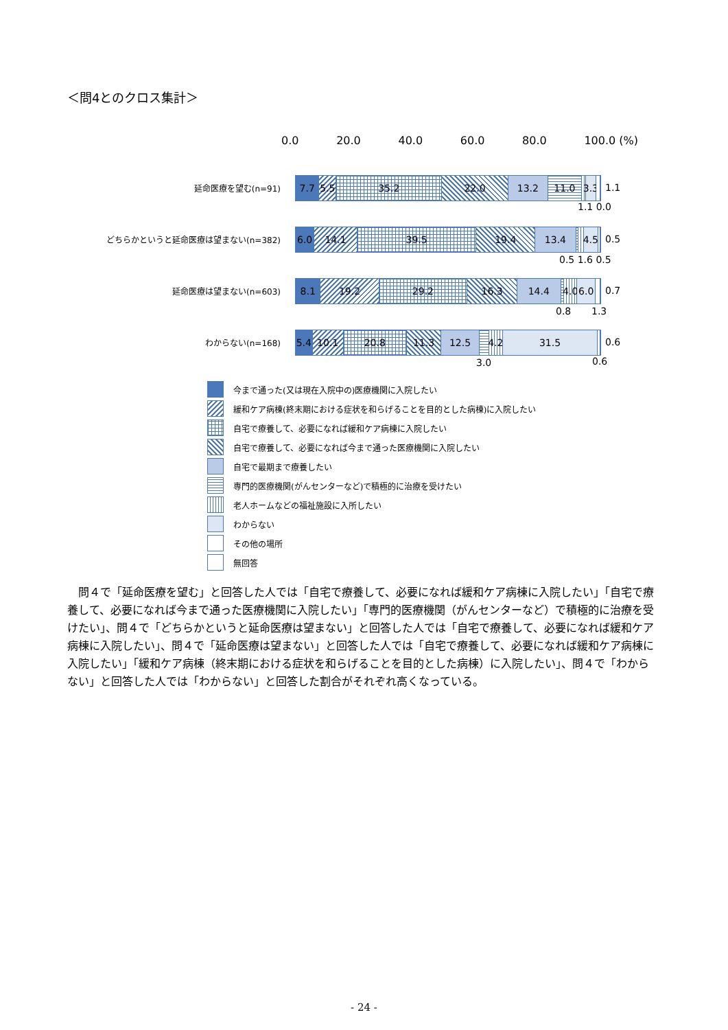＜問4とのクロス集計＞
0.0 20.0 40.0 60.0 80.0 100.0 (%)
延命医療を望む(n=91)
7.7 5.5 35.2 22.0 13.2 11.0 3.3
1.1
1.1 0.0
どちらかというと延命医療は望まない(n=382)
6.0 14.1 39.5 19.4 13.4 4.5
0.5
0.5 1.6 0.5
延命医療は望まない(n=603)
8.1 19.2 29.2 16.3 14.4 4.0 6.0
0.7
0.8 1.3
わからない(n=168)
5.4 10.1 20.8 11.3 12.5 4.2 31.5
0.6
3.0 0.6
今まで通った(又は現在入院中の)医療機関に入院したい
緩和ケア病棟(終末期における症状を和らげることを目的とした病棟)に入院したい
自宅で療養して、必要になれば緩和ケア病棟に入院したい
自宅で療養して、必要になれば今まで通った医療機関に入院したい
自宅で最期まで療養したい
専門的医療機関(がんセンターなど)で積極的に治療を受けたい
老人ホームなどの福祉施設に入所したい
わからない
その他の場所
無回答
問４で「延命医療を望む」と回答した人では「自宅で療養して、必要になれば緩和ケア病棟に入院したい」「自宅で療養して、必要になれば今まで通った医療機関に入院したい」「専門的医療機関（がんセンターなど）で積極的に治療を受けたい」、問４で「どちらかというと延命医療は望まない」と回答した人では「自宅で療養して、必要になれば緩和ケア病棟に入院したい」、問４で「延命医療は望まない」と回答した人では「自宅で療養して、必要になれば緩和ケア病棟に入院したい」「緩和ケア病棟（終末期における症状を和らげることを目的とした病棟）に入院したい」、問４で「わからない」と回答した人では「わからない」と回答した割合がそれぞれ高くなっている。
- 24 -